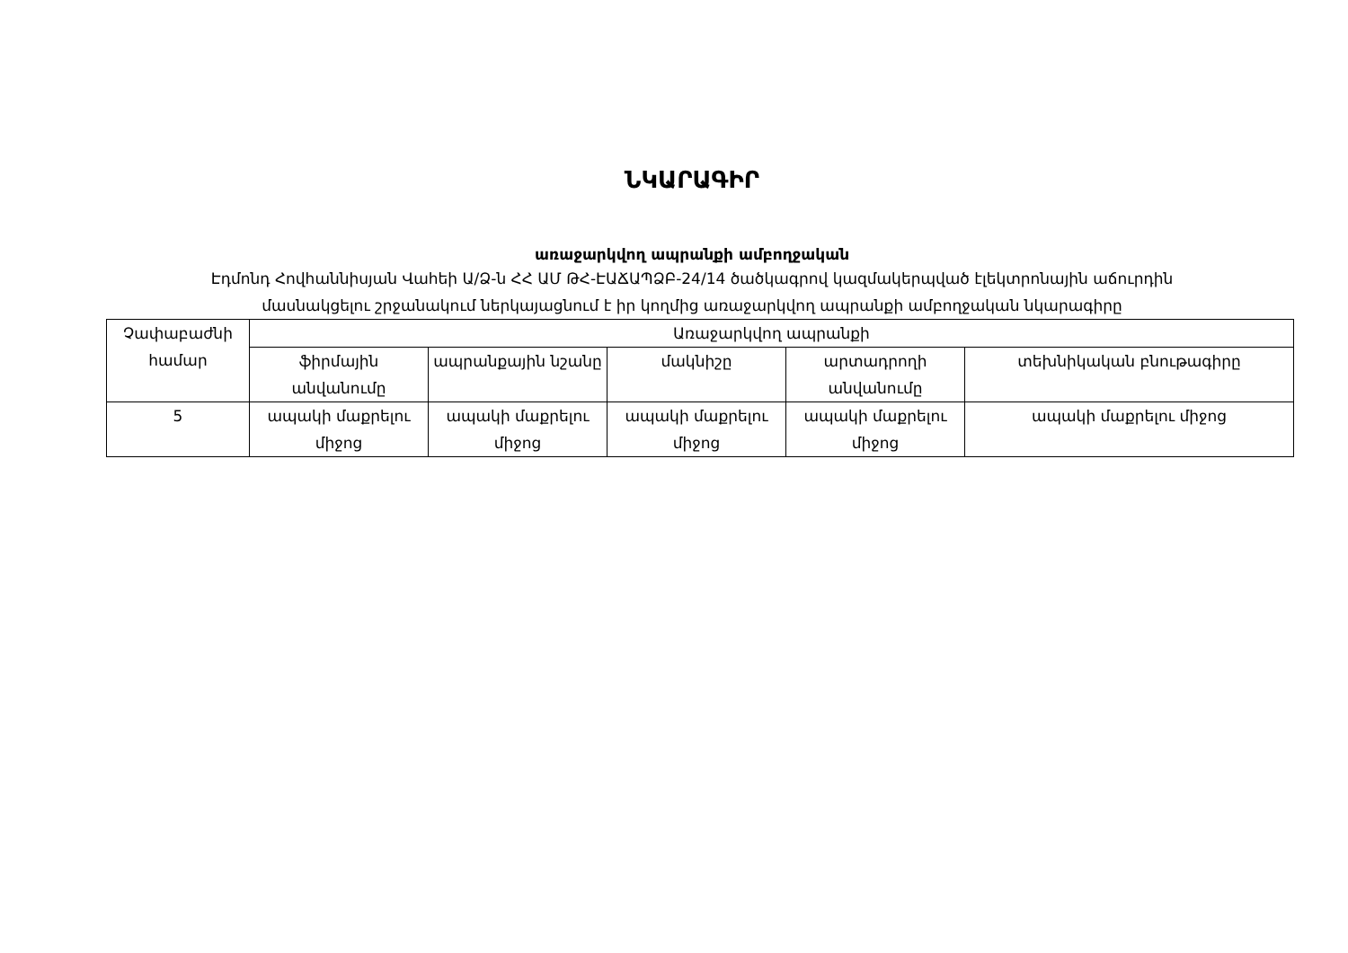ՆԿԱՐԱԳԻՐ
առաջարկվող ապրանքի ամբողջական
Էդմոնդ Հովհաննիսյան Վահեի Ա/Ձ-ն ՀՀ ԱՄ ԹՀ-ԷԱՃԱՊՁԲ-24/14 ծածկագրով կազմակերպված էլեկտրոնային աճուրդին
մասնակցելու շրջանակում ներկայացնում է իր կողմից առաջարկվող ապրանքի ամբողջական նկարագիրը
| Չափաբաժնի համար | Առաջարկվող ապրանքի | | | | |
| --- | --- | --- | --- | --- | --- |
| | ֆիրմային անվանումը | ապրանքային նշանը | մակնիշը | արտադրողի անվանումը | տեխնիկական բնութագիրը |
| 5 | ապակի մաքրելու միջոց | ապակի մաքրելու միջոց | ապակի մաքրելու միջոց | ապակի մաքրելու միջոց | ապակի մաքրելու միջոց |